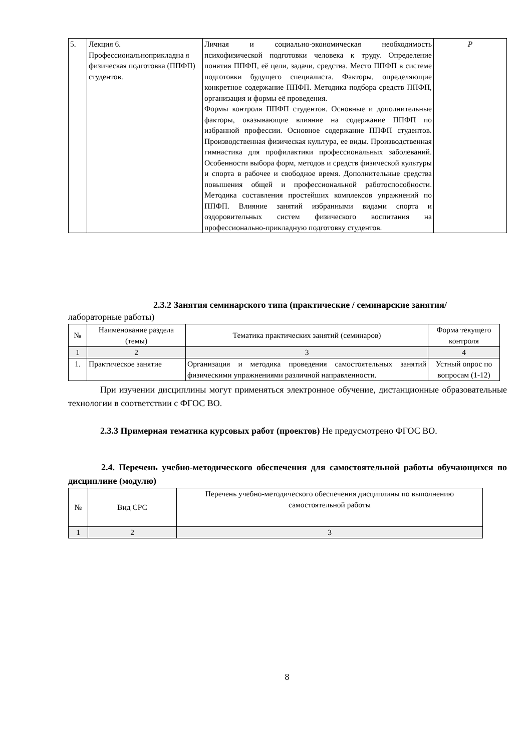| 5. | Лекция 6. Профессиональноприкладна я физическая подготовка (ППФП) студентов. | Личная и социально-экономическая необходимость психофизической подготовки человека к труду. Определение понятия ППФП, её цели, задачи, средства. Место ППФП в системе подготовки будущего специалиста. Факторы, определяющие конкретное содержание ППФП. Методика подбора средств ППФП, организация и формы её проведения. Формы контроля ППФП студентов. Основные и дополнительные факторы, оказывающие влияние на содержание ППФП по избранной профессии. Основное содержание ППФП студентов. Производственная физическая культура, ее виды. Производственная гимнастика для профилактики профессиональных заболеваний. Особенности выбора форм, методов и средств физической культуры и спорта в рабочее и свободное время. Дополнительные средства повышения общей и профессиональной работоспособности. Методика составления простейших комплексов упражнений по ППФП. Влияние занятий избранными видами спорта и оздоровительных систем физического воспитания на профессионально-прикладную подготовку студентов. | Р |
2.3.2 Занятия семинарского типа (практические / семинарские занятия/
лабораторные работы)
| № | Наименование раздела (темы) | Тематика практических занятий (семинаров) | Форма текущего контроля |
| --- | --- | --- | --- |
| 1 | 2 | 3 | 4 |
| 1. | Практическое занятие | Организация и методика проведения самостоятельных занятий физическими упражнениями различной направленности. | Устный опрос по вопросам (1-12) |
При изучении дисциплины могут применяться электронное обучение, дистанционные образовательные технологии в соответствии с ФГОС ВО.
2.3.3 Примерная тематика курсовых работ (проектов) Не предусмотрено ФГОС ВО.
2.4. Перечень учебно-методического обеспечения для самостоятельной работы обучающихся по дисциплине (модулю)
| № | Вид СРС | Перечень учебно-методического обеспечения дисциплины по выполнению самостоятельной работы |
| --- | --- | --- |
| 1 | 2 | 3 |
8